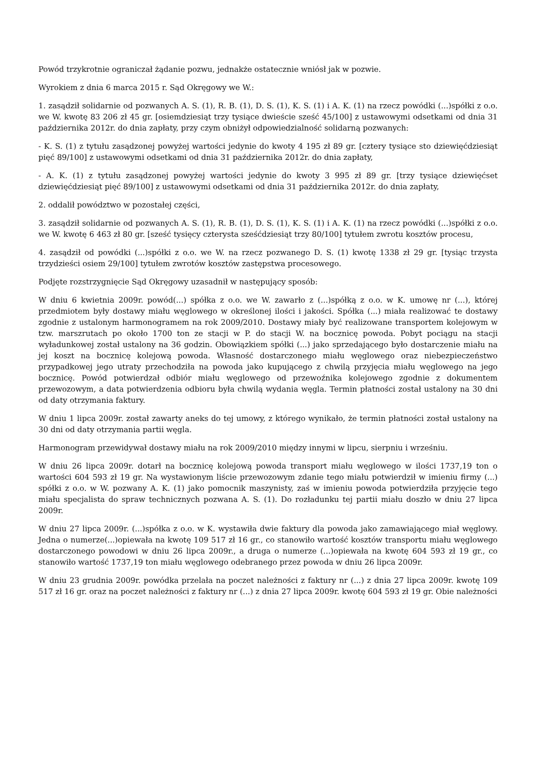Powód trzykrotnie ograniczał żądanie pozwu, jednakże ostatecznie wniósł jak w pozwie.
Wyrokiem z dnia 6 marca 2015 r. Sąd Okręgowy we W.:
1. zasądził solidarnie od pozwanych A. S. (1), R. B. (1), D. S. (1), K. S. (1) i A. K. (1) na rzecz powódki (...)spółki z o.o. we W. kwotę 83 206 zł 45 gr. [osiemdziesiąt trzy tysiące dwieście sześć 45/100] z ustawowymi odsetkami od dnia 31 października 2012r. do dnia zapłaty, przy czym obniżył odpowiedzialność solidarną pozwanych:
- K. S. (1) z tytułu zasądzonej powyżej wartości jedynie do kwoty 4 195 zł 89 gr. [cztery tysiące sto dziewięćdziesiąt pięć 89/100] z ustawowymi odsetkami od dnia 31 października 2012r. do dnia zapłaty,
- A. K. (1) z tytułu zasądzonej powyżej wartości jedynie do kwoty 3 995 zł 89 gr. [trzy tysiące dziewięćset dziewięćdziesiąt pięć 89/100] z ustawowymi odsetkami od dnia 31 października 2012r. do dnia zapłaty,
2. oddalił powództwo w pozostałej części,
3. zasądził solidarnie od pozwanych A. S. (1), R. B. (1), D. S. (1), K. S. (1) i A. K. (1) na rzecz powódki (...)spółki z o.o. we W. kwotę 6 463 zł 80 gr. [sześć tysięcy czterysta sześćdziesiąt trzy 80/100] tytułem zwrotu kosztów procesu,
4. zasądził od powódki (...)spółki z o.o. we W. na rzecz pozwanego D. S. (1) kwotę 1338 zł 29 gr. [tysiąc trzysta trzydzieści osiem 29/100] tytułem zwrotów kosztów zastępstwa procesowego.
Podjęte rozstrzygnięcie Sąd Okręgowy uzasadnił w następujący sposób:
W dniu 6 kwietnia 2009r. powód(...) spółka z o.o. we W. zawarło z (...)spółką z o.o. w K. umowę nr (...), której przedmiotem były dostawy miału węglowego w określonej ilości i jakości. Spółka (...) miała realizować te dostawy zgodnie z ustalonym harmonogramem na rok 2009/2010. Dostawy miały być realizowane transportem kolejowym w tzw. marszrutach po około 1700 ton ze stacji w P. do stacji W. na bocznicę powoda. Pobyt pociągu na stacji wyładunkowej został ustalony na 36 godzin. Obowiązkiem spółki (...) jako sprzedającego było dostarczenie miału na jej koszt na bocznicę kolejową powoda. Własność dostarczonego miału węglowego oraz niebezpieczeństwo przypadkowej jego utraty przechodziła na powoda jako kupującego z chwilą przyjęcia miału węglowego na jego bocznicę. Powód potwierdzał odbiór miału węglowego od przewoźnika kolejowego zgodnie z dokumentem przewozowym, a data potwierdzenia odbioru była chwilą wydania węgla. Termin płatności został ustalony na 30 dni od daty otrzymania faktury.
W dniu 1 lipca 2009r. został zawarty aneks do tej umowy, z którego wynikało, że termin płatności został ustalony na 30 dni od daty otrzymania partii węgla.
Harmonogram przewidywał dostawy miału na rok 2009/2010 między innymi w lipcu, sierpniu i wrześniu.
W dniu 26 lipca 2009r. dotarł na bocznicę kolejową powoda transport miału węglowego w ilości 1737,19 ton o wartości 604 593 zł 19 gr. Na wystawionym liście przewozowym zdanie tego miału potwierdził w imieniu firmy (...) spółki z o.o. w W. pozwany A. K. (1) jako pomocnik maszynisty, zaś w imieniu powoda potwierdziła przyjęcie tego miału specjalista do spraw technicznych pozwana A. S. (1). Do rozładunku tej partii miału doszło w dniu 27 lipca 2009r.
W dniu 27 lipca 2009r. (...)spółka z o.o. w K. wystawiła dwie faktury dla powoda jako zamawiającego miał węglowy. Jedna o numerze(...)opiewała na kwotę 109 517 zł 16 gr., co stanowiło wartość kosztów transportu miału węglowego dostarczonego powodowi w dniu 26 lipca 2009r., a druga o numerze (...)opiewała na kwotę 604 593 zł 19 gr., co stanowiło wartość 1737,19 ton miału węglowego odebranego przez powoda w dniu 26 lipca 2009r.
W dniu 23 grudnia 2009r. powódka przelała na poczet należności z faktury nr (...) z dnia 27 lipca 2009r. kwotę 109 517 zł 16 gr. oraz na poczet należności z faktury nr (...) z dnia 27 lipca 2009r. kwotę 604 593 zł 19 gr. Obie należności